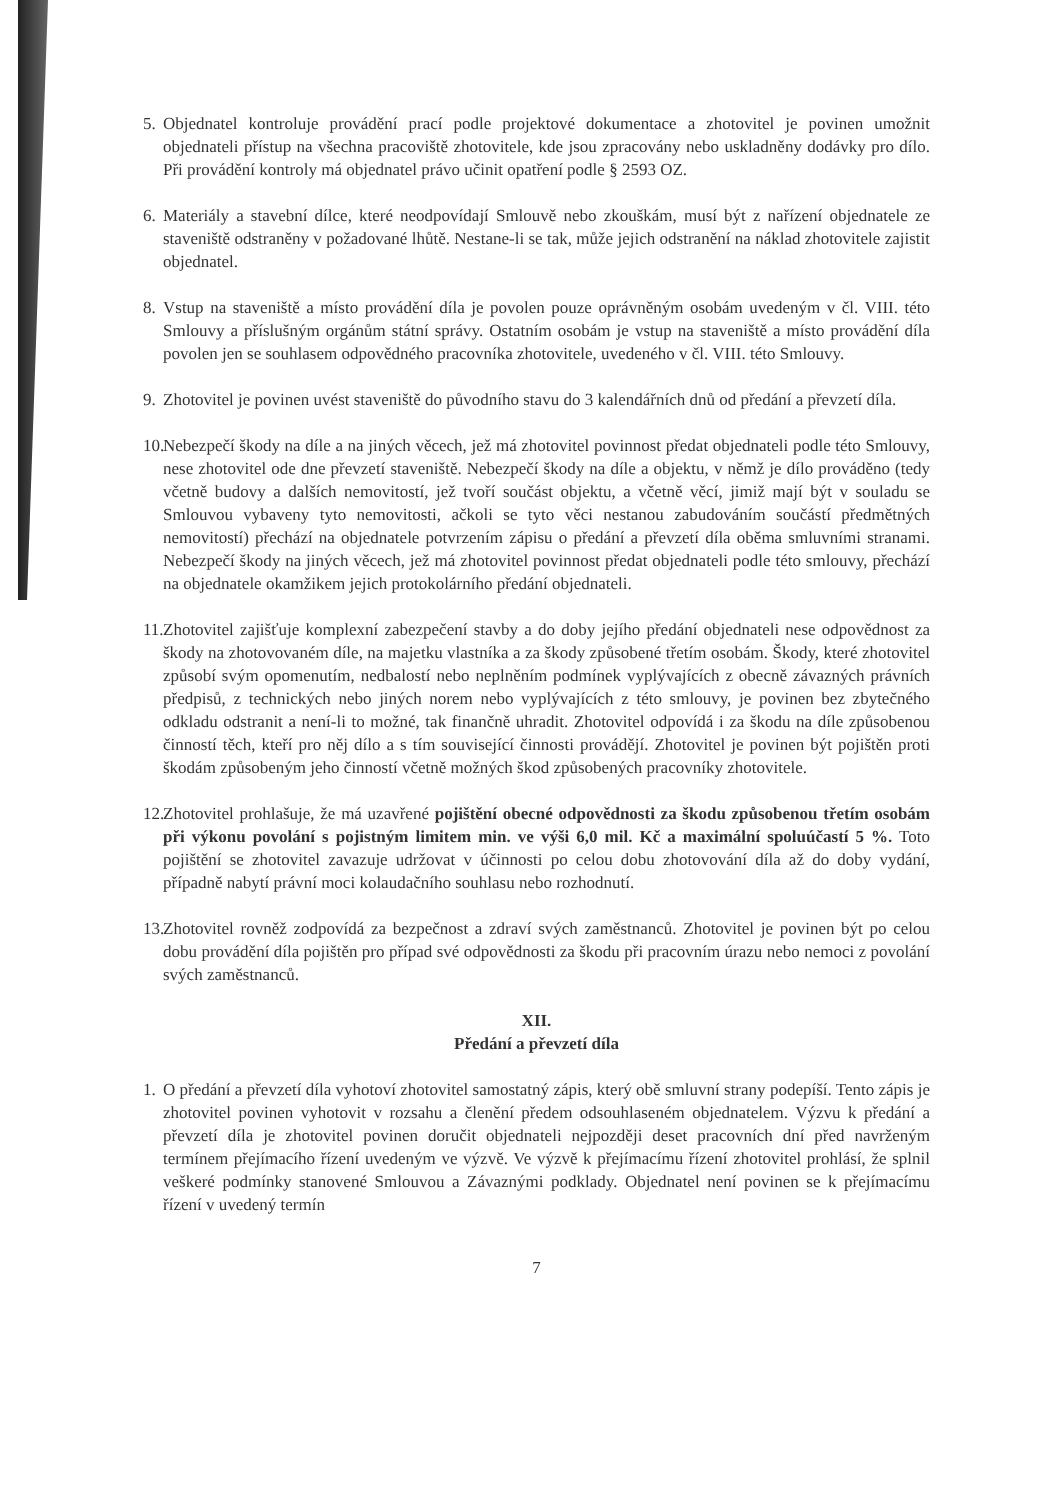5. Objednatel kontroluje provádění prací podle projektové dokumentace a zhotovitel je povinen umožnit objednateli přístup na všechna pracoviště zhotovitele, kde jsou zpracovány nebo uskladněny dodávky pro dílo. Při provádění kontroly má objednatel právo učinit opatření podle § 2593 OZ.
6. Materiály a stavební dílce, které neodpovídají Smlouvě nebo zkouškám, musí být z nařízení objednatele ze staveniště odstraněny v požadované lhůtě. Nestane-li se tak, může jejich odstranění na náklad zhotovitele zajistit objednatel.
8. Vstup na staveniště a místo provádění díla je povolen pouze oprávněným osobám uvedeným v čl. VIII. této Smlouvy a příslušným orgánům státní správy. Ostatním osobám je vstup na staveniště a místo provádění díla povolen jen se souhlasem odpovědného pracovníka zhotovitele, uvedeného v čl. VIII. této Smlouvy.
9. Zhotovitel je povinen uvést staveniště do původního stavu do 3 kalendářních dnů od předání a převzetí díla.
10. Nebezpečí škody na díle a na jiných věcech, jež má zhotovitel povinnost předat objednateli podle této Smlouvy, nese zhotovitel ode dne převzetí staveniště. Nebezpečí škody na díle a objektu, v němž je dílo prováděno (tedy včetně budovy a dalších nemovitostí, jež tvoří součást objektu, a včetně věcí, jimiž mají být v souladu se Smlouvou vybaveny tyto nemovitosti, ačkoli se tyto věci nestanou zabudováním součástí předmětných nemovitostí) přechází na objednatele potvrzením zápisu o předání a převzetí díla oběma smluvními stranami. Nebezpečí škody na jiných věcech, jež má zhotovitel povinnost předat objednateli podle této smlouvy, přechází na objednatele okamžikem jejich protokolárního předání objednateli.
11. Zhotovitel zajišťuje komplexní zabezpečení stavby a do doby jejího předání objednateli nese odpovědnost za škody na zhotovovaném díle, na majetku vlastníka a za škody způsobené třetím osobám. Škody, které zhotovitel způsobí svým opomenutím, nedbalostí nebo neplněním podmínek vyplývajících z obecně závazných právních předpisů, z technických nebo jiných norem nebo vyplývajících z této smlouvy, je povinen bez zbytečného odkladu odstranit a není-li to možné, tak finančně uhradit. Zhotovitel odpovídá i za škodu na díle způsobenou činností těch, kteří pro něj dílo a s tím související činnosti provádějí. Zhotovitel je povinen být pojištěn proti škodám způsobeným jeho činností včetně možných škod způsobených pracovníky zhotovitele.
12. Zhotovitel prohlašuje, že má uzavřené pojištění obecné odpovědnosti za škodu způsobenou třetím osobám při výkonu povolání s pojistným limitem min. ve výši 6,0 mil. Kč a maximální spoluúčastí 5 %. Toto pojištění se zhotovitel zavazuje udržovat v účinnosti po celou dobu zhotovování díla až do doby vydání, případně nabytí právní moci kolaudačního souhlasu nebo rozhodnutí.
13. Zhotovitel rovněž zodpovídá za bezpečnost a zdraví svých zaměstnanců. Zhotovitel je povinen být po celou dobu provádění díla pojištěn pro případ své odpovědnosti za škodu při pracovním úrazu nebo nemoci z povolání svých zaměstnanců.
XII.
Předání a převzetí díla
1. O předání a převzetí díla vyhotoví zhotovitel samostatný zápis, který obě smluvní strany podepíší. Tento zápis je zhotovitel povinen vyhotovit v rozsahu a členění předem odsouhlaseném objednatelem. Výzvu k předání a převzetí díla je zhotovitel povinen doručit objednateli nejpozději deset pracovních dní před navrženým termínem přejímacího řízení uvedeným ve výzvě. Ve výzvě k přejímacímu řízení zhotovitel prohlásí, že splnil veškeré podmínky stanovené Smlouvou a Závaznými podklady. Objednatel není povinen se k přejímacímu řízení v uvedený termín
7